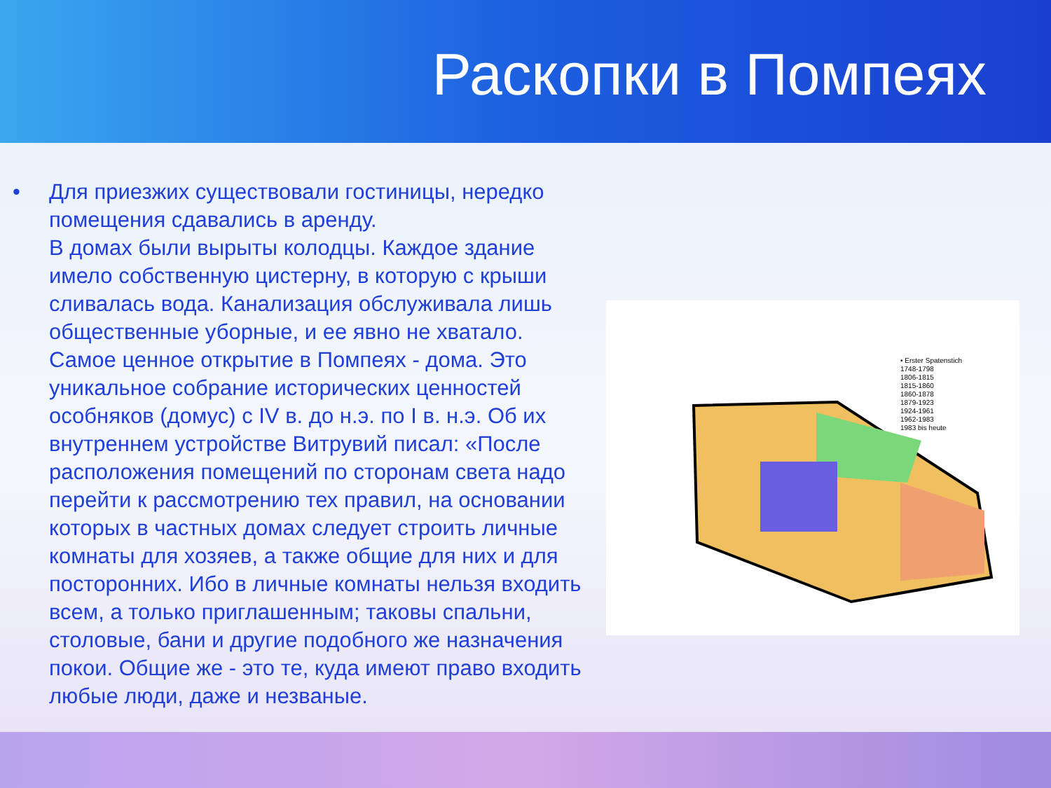Раскопки в Помпеях
• Для приезжих существовали гостиницы, нередко помещения сдавались в аренду.
В домах были вырыты колодцы. Каждое здание имело собственную цистерну, в которую с крыши сливалась вода. Канализация обслуживала лишь общественные уборные, и ее явно не хватало.
Самое ценное открытие в Помпеях - дома. Это уникальное собрание исторических ценностей особняков (домус) с IV в. до н.э. по I в. н.э. Об их внутреннем устройстве Витрувий писал: «После расположения помещений по сторонам света надо перейти к рассмотрению тех правил, на основании которых в частных домах следует строить личные комнаты для хозяев, а также общие для них и для посторонних. Ибо в личные комнаты нельзя входить всем, а только приглашенным; таковы спальни, столовые, бани и другие подобного же назначения покои. Общие же - это те, куда имеют право входить любые люди, даже и незваные.
• Erster Spatenstich
1748-1798
1806-1815
1815-1860
1860-1878
1879-1923
1924-1961
1962-1983
1983 bis heute